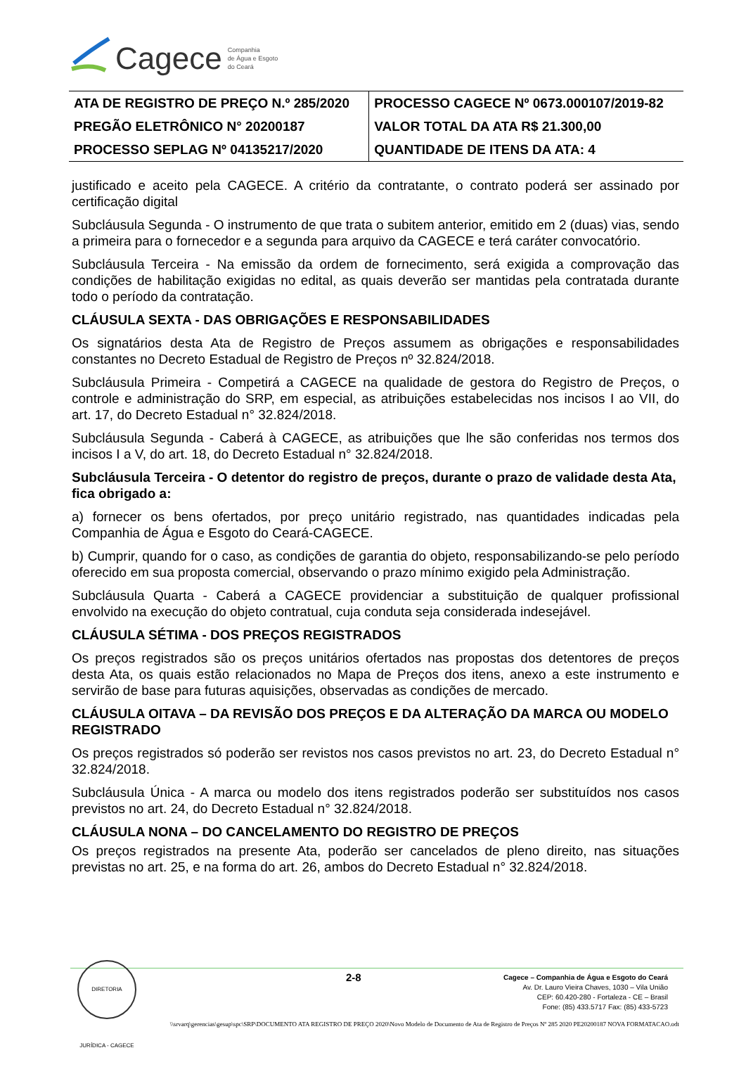Cagece
Companhia
de Água e Esgoto
do Ceará
| ATA DE REGISTRO DE PREÇO N.º 285/2020 | PROCESSO CAGECE Nº 0673.000107/2019-82 |
| PREGÃO ELETRÔNICO N° 20200187 | VALOR TOTAL DA ATA R$ 21.300,00 |
| PROCESSO SEPLAG Nº 04135217/2020 | QUANTIDADE DE ITENS DA ATA: 4 |
justificado e aceito pela CAGECE. A critério da contratante, o contrato poderá ser assinado por certificação digital
Subcláusula Segunda - O instrumento de que trata o subitem anterior, emitido em 2 (duas) vias, sendo a primeira para o fornecedor e a segunda para arquivo da CAGECE e terá caráter convocatório.
Subcláusula Terceira - Na emissão da ordem de fornecimento, será exigida a comprovação das condições de habilitação exigidas no edital, as quais deverão ser mantidas pela contratada durante todo o período da contratação.
CLÁUSULA SEXTA - DAS OBRIGAÇÕES E RESPONSABILIDADES
Os signatários desta Ata de Registro de Preços assumem as obrigações e responsabilidades constantes no Decreto Estadual de Registro de Preços nº 32.824/2018.
Subcláusula Primeira - Competirá a CAGECE na qualidade de gestora do Registro de Preços, o controle e administração do SRP, em especial, as atribuições estabelecidas nos incisos I ao VII, do art. 17, do Decreto Estadual n° 32.824/2018.
Subcláusula Segunda - Caberá à CAGECE, as atribuições que lhe são conferidas nos termos dos incisos I a V, do art. 18, do Decreto Estadual n° 32.824/2018.
Subcláusula Terceira - O detentor do registro de preços, durante o prazo de validade desta Ata, fica obrigado a:
a) fornecer os bens ofertados, por preço unitário registrado, nas quantidades indicadas pela Companhia de Água e Esgoto do Ceará-CAGECE.
b) Cumprir, quando for o caso, as condições de garantia do objeto, responsabilizando-se pelo período oferecido em sua proposta comercial, observando o prazo mínimo exigido pela Administração.
Subcláusula Quarta - Caberá a CAGECE providenciar a substituição de qualquer profissional envolvido na execução do objeto contratual, cuja conduta seja considerada indesejável.
CLÁUSULA SÉTIMA - DOS PREÇOS REGISTRADOS
Os preços registrados são os preços unitários ofertados nas propostas dos detentores de preços desta Ata, os quais estão relacionados no Mapa de Preços dos itens, anexo a este instrumento e servirão de base para futuras aquisições, observadas as condições de mercado.
CLÁUSULA OITAVA – DA REVISÃO DOS PREÇOS E DA ALTERAÇÃO DA MARCA OU MODELO REGISTRADO
Os preços registrados só poderão ser revistos nos casos previstos no art. 23, do Decreto Estadual n° 32.824/2018.
Subcláusula Única - A marca ou modelo dos itens registrados poderão ser substituídos nos casos previstos no art. 24, do Decreto Estadual n° 32.824/2018.
CLÁUSULA NONA – DO CANCELAMENTO DO REGISTRO DE PREÇOS
Os preços registrados na presente Ata, poderão ser cancelados de pleno direito, nas situações previstas no art. 25, e na forma do art. 26, ambos do Decreto Estadual n° 32.824/2018.
DIRETORIA JURÍDICA - CAGECE
2-8
Cagece – Companhia de Água e Esgoto do Ceará
Av. Dr. Lauro Vieira Chaves, 1030 – Vila União
CEP: 60.420-280 - Fortaleza - CE – Brasil
Fone: (85) 433.5717 Fax: (85) 433-5723
\\srvarq\gerencias\gesup\spc\SRP\DOCUMENTO ATA REGISTRO DE PREÇO 2020\Novo Modelo de Documento de Ata de Registro de Preços Nº 285 2020 PE20200187 NOVA FORMATACAO.odt